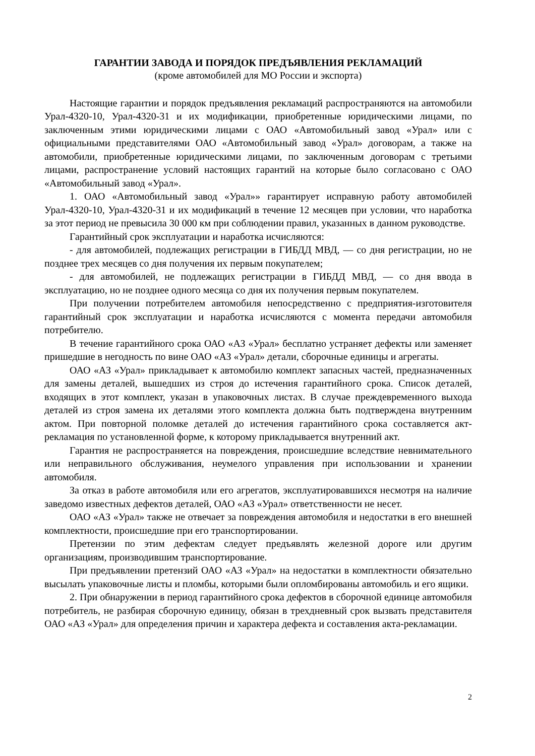ГАРАНТИИ ЗАВОДА И ПОРЯДОК ПРЕДЪЯВЛЕНИЯ РЕКЛАМАЦИЙ
(кроме автомобилей для МО России и экспорта)
Настоящие гарантии и порядок предъявления рекламаций распространяются на автомобили Урал-4320-10, Урал-4320-31 и их модификации, приобретенные юридическими лицами, по заключенным этими юридическими лицами с ОАО «Автомобильный завод «Урал» или с официальными представителями ОАО «Автомобильный завод «Урал» договорам, а также на автомобили, приобретенные юридическими лицами, по заключенным договорам с третьими лицами, распространение условий настоящих гарантий на которые было согласовано с ОАО «Автомобильный завод «Урал».
1. ОАО «Автомобильный завод «Урал»» гарантирует исправную работу автомобилей Урал-4320-10, Урал-4320-31 и их модификаций в течение 12 месяцев при условии, что наработка за этот период не превысила 30 000 км при соблюдении правил, указанных в данном руководстве.
Гарантийный срок эксплуатации и наработка исчисляются:
- для автомобилей, подлежащих регистрации в ГИБДД МВД, — со дня регистрации, но не позднее трех месяцев со дня получения их первым покупателем;
- для автомобилей, не подлежащих регистрации в ГИБДД МВД, — со дня ввода в эксплуатацию, но не позднее одного месяца со дня их получения первым покупателем.
При получении потребителем автомобиля непосредственно с предприятия-изготовителя гарантийный срок эксплуатации и наработка исчисляются с момента передачи автомобиля потребителю.
В течение гарантийного срока ОАО «АЗ «Урал» бесплатно устраняет дефекты или заменяет пришедшие в негодность по вине ОАО «АЗ «Урал» детали, сборочные единицы и агрегаты.
ОАО «АЗ «Урал» прикладывает к автомобилю комплект запасных частей, предназначенных для замены деталей, вышедших из строя до истечения гарантийного срока. Список деталей, входящих в этот комплект, указан в упаковочных листах. В случае преждевременного выхода деталей из строя замена их деталями этого комплекта должна быть подтверждена внутренним актом. При повторной поломке деталей до истечения гарантийного срока составляется акт-рекламация по установленной форме, к которому прикладывается внутренний акт.
Гарантия не распространяется на повреждения, происшедшие вследствие невнимательного или неправильного обслуживания, неумелого управления при использовании и хранении автомобиля.
За отказ в работе автомобиля или его агрегатов, эксплуатировавшихся несмотря на наличие заведомо известных дефектов деталей, ОАО «АЗ «Урал» ответственности не несет.
ОАО «АЗ «Урал» также не отвечает за повреждения автомобиля и недостатки в его внешней комплектности, происшедшие при его транспортировании.
Претензии по этим дефектам следует предъявлять железной дороге или другим организациям, производившим транспортирование.
При предъявлении претензий ОАО «АЗ «Урал» на недостатки в комплектности обязательно высылать упаковочные листы и пломбы, которыми были опломбированы автомобиль и его ящики.
2. При обнаружении в период гарантийного срока дефектов в сборочной единице автомобиля потребитель, не разбирая сборочную единицу, обязан в трехдневный срок вызвать представителя ОАО «АЗ «Урал» для определения причин и характера дефекта и составления акта-рекламации.
2